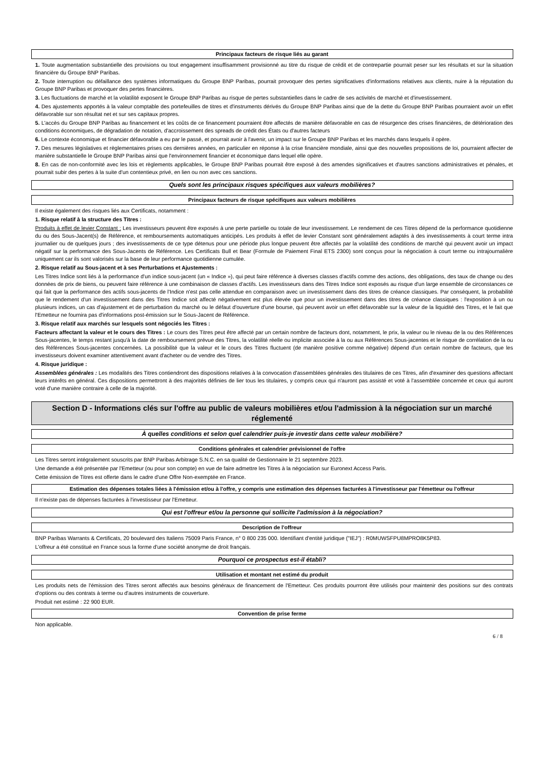Principaux facteurs de risque liés au garant
1. Toute augmentation substantielle des provisions ou tout engagement insuffisamment provisionné au titre du risque de crédit et de contrepartie pourrait peser sur les résultats et sur la situation financière du Groupe BNP Paribas.
2. Toute interruption ou défaillance des systèmes informatiques du Groupe BNP Paribas, pourrait provoquer des pertes significatives d'informations relatives aux clients, nuire à la réputation du Groupe BNP Paribas et provoquer des pertes financières.
3. Les fluctuations de marché et la volatilité exposent le Groupe BNP Paribas au risque de pertes substantielles dans le cadre de ses activités de marché et d'investissement.
4. Des ajustements apportés à la valeur comptable des portefeuilles de titres et d'instruments dérivés du Groupe BNP Paribas ainsi que de la dette du Groupe BNP Paribas pourraient avoir un effet défavorable sur son résultat net et sur ses capitaux propres.
5. L'accès du Groupe BNP Paribas au financement et les coûts de ce financement pourraient être affectés de manière défavorable en cas de résurgence des crises financières, de détérioration des conditions économiques, de dégradation de notation, d'accroissement des spreads de crédit des États ou d'autres facteurs
6. Le contexte économique et financier défavorable a eu par le passé, et pourrait avoir à l'avenir, un impact sur le Groupe BNP Paribas et les marchés dans lesquels il opère.
7. Des mesures législatives et règlementaires prises ces dernières années, en particulier en réponse à la crise financière mondiale, ainsi que des nouvelles propositions de loi, pourraient affecter de manière substantielle le Groupe BNP Paribas ainsi que l'environnement financier et économique dans lequel elle opère.
8. En cas de non-conformité avec les lois et règlements applicables, le Groupe BNP Paribas pourrait être exposé à des amendes significatives et d'autres sanctions administratives et pénales, et pourrait subir des pertes à la suite d'un contentieux privé, en lien ou non avec ces sanctions.
Quels sont les principaux risques spécifiques aux valeurs mobilières?
Principaux facteurs de risque spécifiques aux valeurs mobilières
Il existe également des risques liés aux Certificats, notamment :
1. Risque relatif à la structure des Titres :
Produits à effet de levier Constant : Les investisseurs peuvent être exposés à une perte partielle ou totale de leur investissement. Le rendement de ces Titres dépend de la performance quotidienne du ou des Sous-Jacent(s) de Référence, et remboursements automatiques anticipés. Les produits à effet de levier Constant sont généralement adaptés à des investissements à court terme intra journalier ou de quelques jours ; des investissements de ce type détenus pour une période plus longue peuvent être affectés par la volatilité des conditions de marché qui peuvent avoir un impact négatif sur la performance des Sous-Jacents de Référence. Les Certificats Bull et Bear (Formule de Paiement Final ETS 2300) sont conçus pour la négociation à court terme ou intrajournalière uniquement car ils sont valorisés sur la base de leur performance quotidienne cumulée.
2. Risque relatif au Sous-jacent et à ses Perturbations et Ajustements :
Les Titres Indice sont liés à la performance d'un indice sous-jacent (un « Indice »), qui peut faire référence à diverses classes d'actifs comme des actions, des obligations, des taux de change ou des données de prix de biens, ou peuvent faire référence à une combinaison de classes d'actifs. Les investisseurs dans des Titres Indice sont exposés au risque d'un large ensemble de circonstances ce qui fait que la performance des actifs sous-jacents de l'Indice n'est pas celle attendue en comparaison avec un investissement dans des titres de créance classiques. Par conséquent, la probabilité que le rendement d'un investissement dans des Titres Indice soit affecté négativement est plus élevée que pour un investissement dans des titres de créance classiques : l'exposition à un ou plusieurs indices, un cas d'ajustement et de perturbation du marché ou le défaut d'ouverture d'une bourse, qui peuvent avoir un effet défavorable sur la valeur de la liquidité des Titres, et le fait que l'Emetteur ne fournira pas d'informations post-émission sur le Sous-Jacent de Référence.
3. Risque relatif aux marchés sur lesquels sont négociés les Titres :
Facteurs affectant la valeur et le cours des Titres : Le cours des Titres peut être affecté par un certain nombre de facteurs dont, notamment, le prix, la valeur ou le niveau de la ou des Références Sous-jacentes, le temps restant jusqu'à la date de remboursement prévue des Titres, la volatilité réelle ou implicite associée à la ou aux Références Sous-jacentes et le risque de corrélation de la ou des Références Sous-jacentes concernées. La possibilité que la valeur et le cours des Titres fluctuent (de manière positive comme négative) dépend d'un certain nombre de facteurs, que les investisseurs doivent examiner attentivement avant d'acheter ou de vendre des Titres.
4. Risque juridique :
Assemblées générales : Les modalités des Titres contiendront des dispositions relatives à la convocation d'assemblées générales des titulaires de ces Titres, afin d'examiner des questions affectant leurs intérêts en général. Ces dispositions permettront à des majorités définies de lier tous les titulaires, y compris ceux qui n'auront pas assisté et voté à l'assemblée concernée et ceux qui auront voté d'une manière contraire à celle de la majorité.
Section D - Informations clés sur l'offre au public de valeurs mobilières et/ou l'admission à la négociation sur un marché réglementé
À quelles conditions et selon quel calendrier puis-je investir dans cette valeur mobilière?
Conditions générales et calendrier prévisionnel de l'offre
Les Titres seront intégralement souscrits par BNP Paribas Arbitrage S.N.C. en sa qualité de Gestionnaire le 21 septembre 2023.
Une demande a été présentée par l'Emetteur (ou pour son compte) en vue de faire admettre les Titres à la négociation sur Euronext Access Paris.
Cette émission de Titres est offerte dans le cadre d'une Offre Non-exemptée en France.
Estimation des dépenses totales liées à l'émission et/ou à l'offre, y compris une estimation des dépenses facturées à l'investisseur par l'émetteur ou l'offreur
Il n'existe pas de dépenses facturées à l'investisseur par l'Emetteur.
Qui est l'offreur et/ou la personne qui sollicite l'admission à la négociation?
Description de l'offreur
BNP Paribas Warrants & Certificats, 20 boulevard des Italiens 75009 Paris France, n° 0 800 235 000. Identifiant d'entité juridique ("IEJ") : R0MUWSFPU8MPRO8K5P83.
L'offreur a été constitué en France sous la forme d'une société anonyme de droit français.
Pourquoi ce prospectus est-il établi?
Utilisation et montant net estimé du produit
Les produits nets de l'émission des Titres seront affectés aux besoins généraux de financement de l'Emetteur. Ces produits pourront être utilisés pour maintenir des positions sur des contrats d'options ou des contrats à terme ou d'autres instruments de couverture.
Produit net estimé : 22 900 EUR.
Convention de prise ferme
Non applicable.
6 / 8